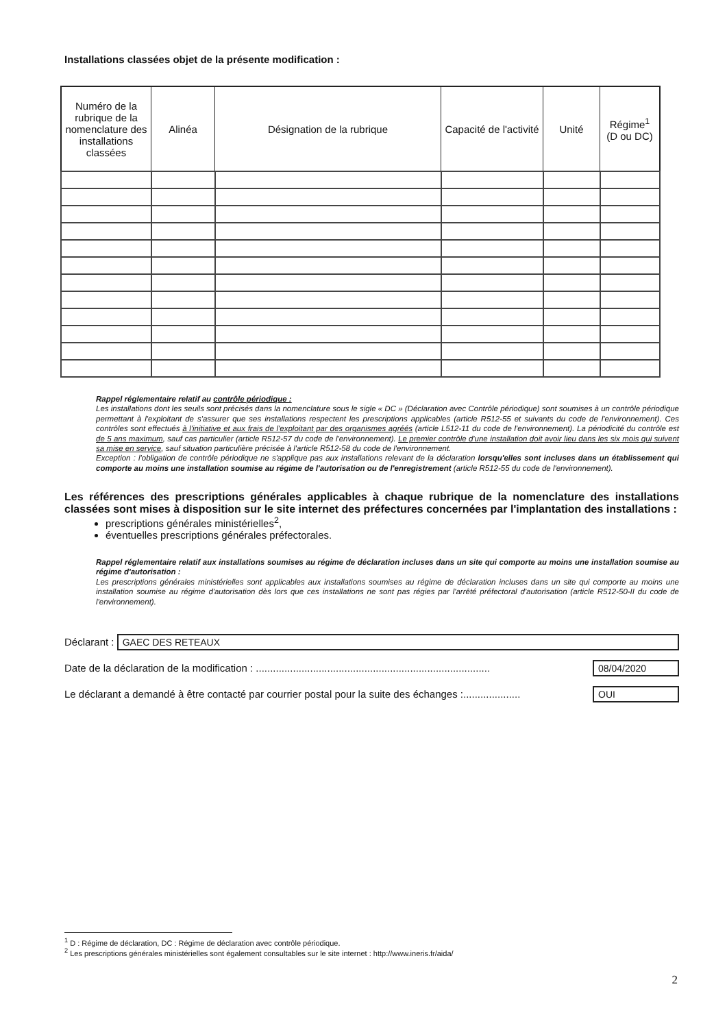Installations classées objet de la présente modification :
| Numéro de la rubrique de la nomenclature des installations classées | Alinéa | Désignation de la rubrique | Capacité de l'activité | Unité | Régime<sup>1</sup> (D ou DC) |
| --- | --- | --- | --- | --- | --- |
Rappel réglementaire relatif au contrôle périodique :
Les installations dont les seuils sont précisés dans la nomenclature sous le sigle « DC » (Déclaration avec Contrôle périodique) sont soumises à un contrôle périodique permettant à l'exploitant de s'assurer que ses installations respectent les prescriptions applicables (article R512-55 et suivants du code de l'environnement). Ces contrôles sont effectués à l'initiative et aux frais de l'exploitant par des organismes agréés (article L512-11 du code de l'environnement). La périodicité du contrôle est de 5 ans maximum, sauf cas particulier (article R512-57 du code de l'environnement). Le premier contrôle d'une installation doit avoir lieu dans les six mois qui suivent sa mise en service, sauf situation particulière précisée à l'article R512-58 du code de l'environnement.
Exception : l'obligation de contrôle périodique ne s'applique pas aux installations relevant de la déclaration lorsqu'elles sont incluses dans un établissement qui comporte au moins une installation soumise au régime de l'autorisation ou de l'enregistrement (article R512-55 du code de l'environnement).
Les références des prescriptions générales applicables à chaque rubrique de la nomenclature des installations classées sont mises à disposition sur le site internet des préfectures concernées par l'implantation des installations :
prescriptions générales ministérielles<sup>2</sup>,
éventuelles prescriptions générales préfectorales.
Rappel réglementaire relatif aux installations soumises au régime de déclaration incluses dans un site qui comporte au moins une installation soumise au régime d'autorisation :
Les prescriptions générales ministérielles sont applicables aux installations soumises au régime de déclaration incluses dans un site qui comporte au moins une installation soumise au régime d'autorisation dès lors que ces installations ne sont pas régies par l'arrêté préfectoral d'autorisation (article R512-50-II du code de l'environnement).
Déclarant : GAEC DES RETEAUX
Date de la déclaration de la modification : .................................................................................. 08/04/2020
Le déclarant a demandé à être contacté par courrier postal pour la suite des échanges :.................... OUI
<sup>1</sup> D : Régime de déclaration, DC : Régime de déclaration avec contrôle périodique.
<sup>2</sup> Les prescriptions générales ministérielles sont également consultables sur le site internet : http://www.ineris.fr/aida/
2